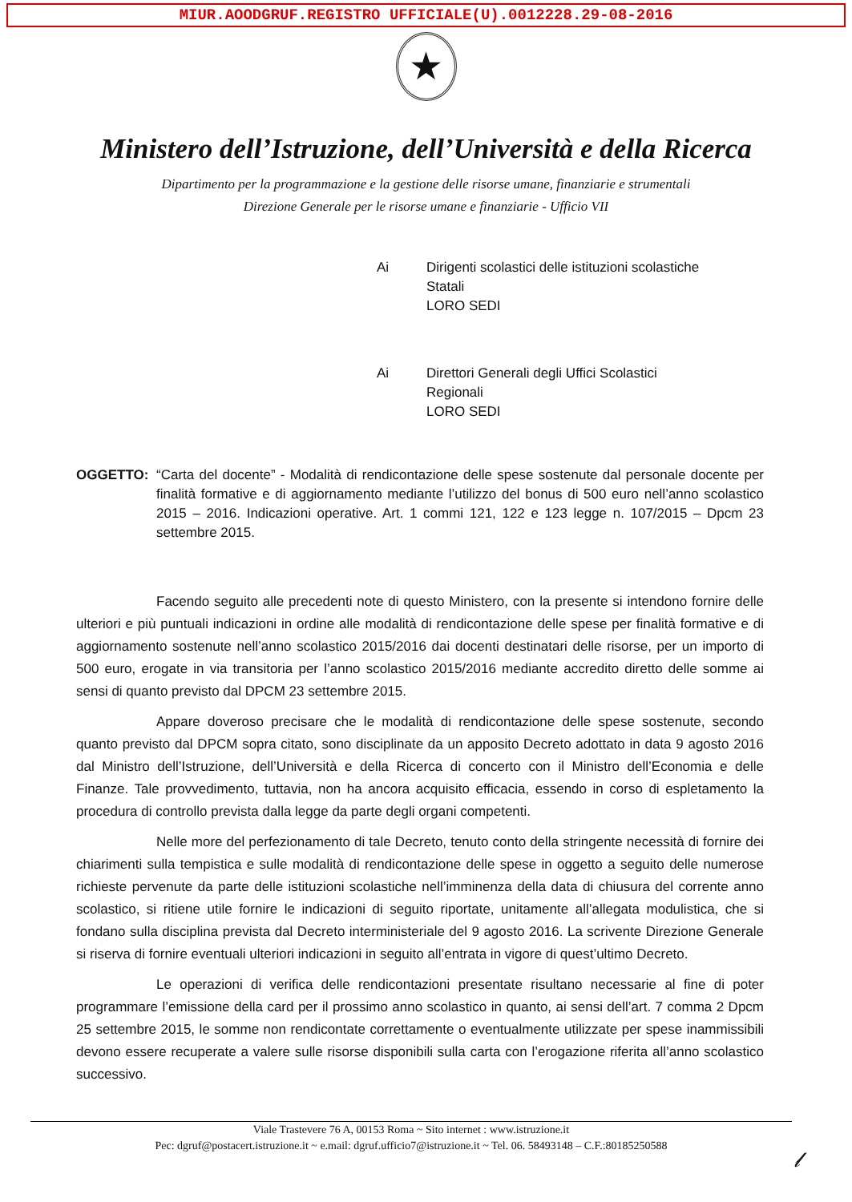MIUR.AOODGRUF.REGISTRO UFFICIALE(U).0012228.29-08-2016
★
Ministero dell’Istruzione, dell’Università e della Ricerca
Dipartimento per la programmazione e la gestione delle risorse umane, finanziarie e strumentali
Direzione Generale per le risorse umane e finanziarie - Ufficio VII
Ai Dirigenti scolastici delle istituzioni scolastiche
Statali
LORO SEDI
Ai Direttori Generali degli Uffici Scolastici
Regionali
LORO SEDI
OGGETTO: “Carta del docente” - Modalità di rendicontazione delle spese sostenute dal personale docente per finalità formative e di aggiornamento mediante l’utilizzo del bonus di 500 euro nell’anno scolastico 2015 – 2016. Indicazioni operative. Art. 1 commi 121, 122 e 123 legge n. 107/2015 – Dpcm 23 settembre 2015.
Facendo seguito alle precedenti note di questo Ministero, con la presente si intendono fornire delle ulteriori e più puntuali indicazioni in ordine alle modalità di rendicontazione delle spese per finalità formative e di aggiornamento sostenute nell’anno scolastico 2015/2016 dai docenti destinatari delle risorse, per un importo di 500 euro, erogate in via transitoria per l’anno scolastico 2015/2016 mediante accredito diretto delle somme ai sensi di quanto previsto dal DPCM 23 settembre 2015.
Appare doveroso precisare che le modalità di rendicontazione delle spese sostenute, secondo quanto previsto dal DPCM sopra citato, sono disciplinate da un apposito Decreto adottato in data 9 agosto 2016 dal Ministro dell’Istruzione, dell’Università e della Ricerca di concerto con il Ministro dell’Economia e delle Finanze. Tale provvedimento, tuttavia, non ha ancora acquisito efficacia, essendo in corso di espletamento la procedura di controllo prevista dalla legge da parte degli organi competenti.
Nelle more del perfezionamento di tale Decreto, tenuto conto della stringente necessità di fornire dei chiarimenti sulla tempistica e sulle modalità di rendicontazione delle spese in oggetto a seguito delle numerose richieste pervenute da parte delle istituzioni scolastiche nell’imminenza della data di chiusura del corrente anno scolastico, si ritiene utile fornire le indicazioni di seguito riportate, unitamente all’allegata modulistica, che si fondano sulla disciplina prevista dal Decreto interministeriale del 9 agosto 2016. La scrivente Direzione Generale si riserva di fornire eventuali ulteriori indicazioni in seguito all’entrata in vigore di quest’ultimo Decreto.
Le operazioni di verifica delle rendicontazioni presentate risultano necessarie al fine di poter programmare l’emissione della card per il prossimo anno scolastico in quanto, ai sensi dell’art. 7 comma 2 Dpcm 25 settembre 2015, le somme non rendicontate correttamente o eventualmente utilizzate per spese inammissibili devono essere recuperate a valere sulle risorse disponibili sulla carta con l’erogazione riferita all’anno scolastico successivo.
Viale Trastevere 76 A, 00153 Roma ~ Sito internet : www.istruzione.it
Pec: dgruf@postacert.istruzione.it ~ e.mail: dgruf.ufficio7@istruzione.it ~ Tel. 06. 58493148 – C.F.:80185250588
𝓁